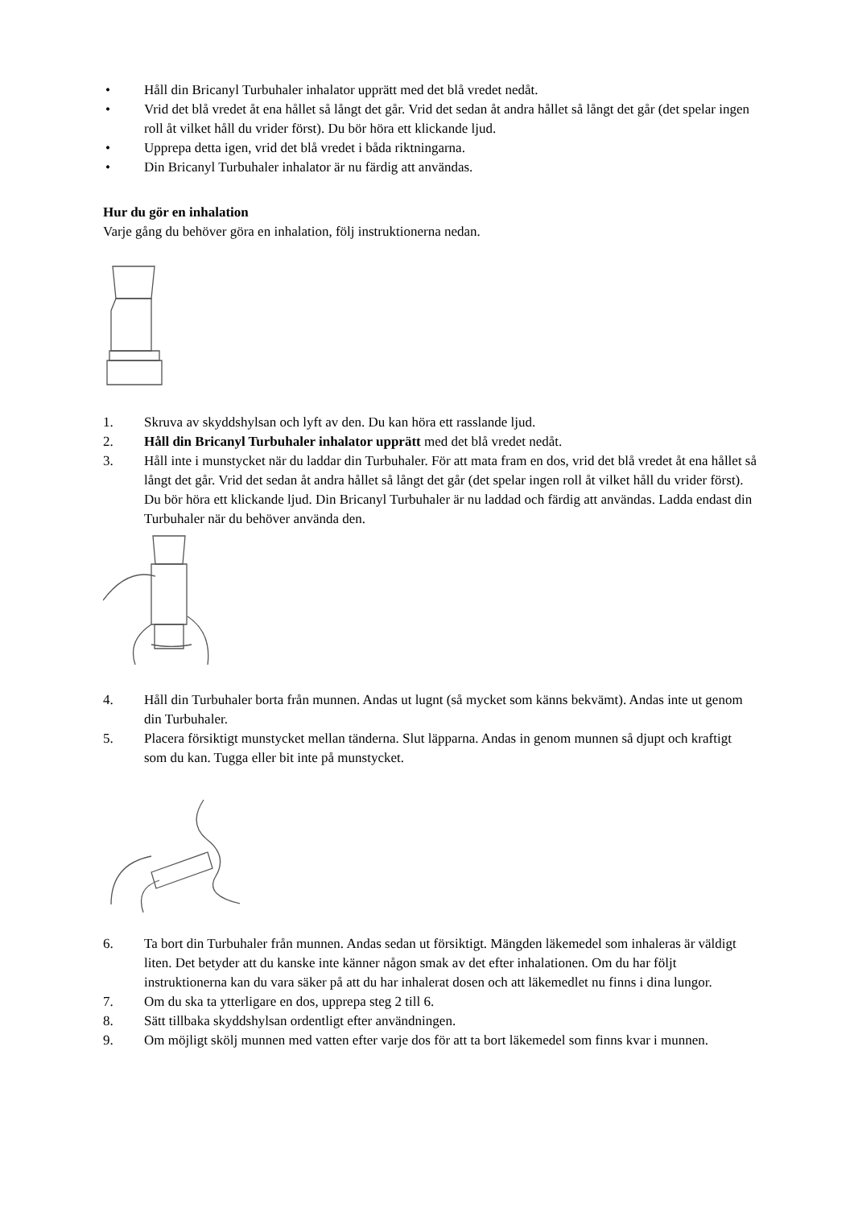• Håll din Bricanyl Turbuhaler inhalator upprätt med det blå vredet nedåt.
• Vrid det blå vredet åt ena hållet så långt det går. Vrid det sedan åt andra hållet så långt det går (det spelar ingen roll åt vilket håll du vrider först). Du bör höra ett klickande ljud.
• Upprepa detta igen, vrid det blå vredet i båda riktningarna.
• Din Bricanyl Turbuhaler inhalator är nu färdig att användas.
Hur du gör en inhalation
Varje gång du behöver göra en inhalation, följ instruktionerna nedan.
1. Skruva av skyddshylsan och lyft av den. Du kan höra ett rasslande ljud.
2. Håll din Bricanyl Turbuhaler inhalator upprätt med det blå vredet nedåt.
3. Håll inte i munstycket när du laddar din Turbuhaler. För att mata fram en dos, vrid det blå vredet åt ena hållet så långt det går. Vrid det sedan åt andra hållet så långt det går (det spelar ingen roll åt vilket håll du vrider först). Du bör höra ett klickande ljud. Din Bricanyl Turbuhaler är nu laddad och färdig att användas. Ladda endast din Turbuhaler när du behöver använda den.
4. Håll din Turbuhaler borta från munnen. Andas ut lugnt (så mycket som känns bekvämt). Andas inte ut genom din Turbuhaler.
5. Placera försiktigt munstycket mellan tänderna. Slut läpparna. Andas in genom munnen så djupt och kraftigt som du kan. Tugga eller bit inte på munstycket.
6. Ta bort din Turbuhaler från munnen. Andas sedan ut försiktigt. Mängden läkemedel som inhaleras är väldigt liten. Det betyder att du kanske inte känner någon smak av det efter inhalationen. Om du har följt instruktionerna kan du vara säker på att du har inhalerat dosen och att läkemedlet nu finns i dina lungor.
7. Om du ska ta ytterligare en dos, upprepa steg 2 till 6.
8. Sätt tillbaka skyddshylsan ordentligt efter användningen.
9. Om möjligt skölj munnen med vatten efter varje dos för att ta bort läkemedel som finns kvar i munnen.